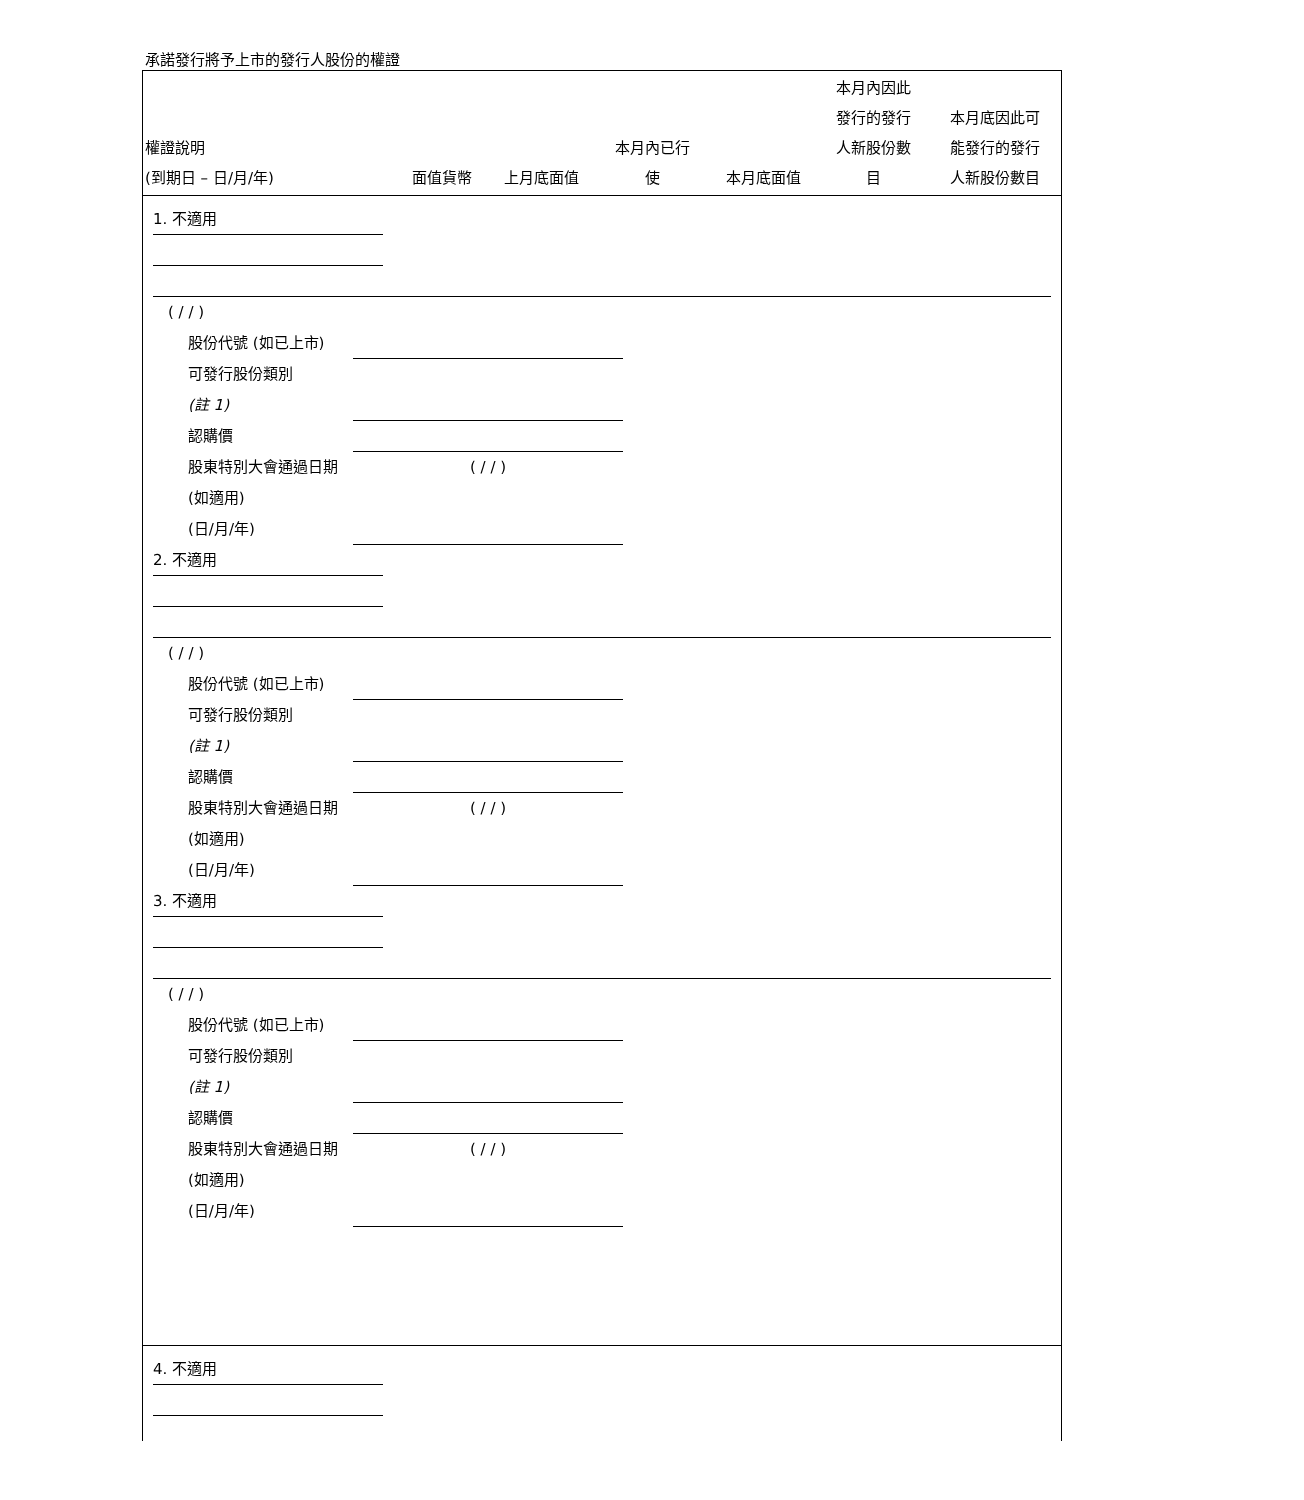承諾發行將予上市的發行人股份的權證
| 權證說明 (到期日 – 日/月/年) | 面值貨幣 | 上月底面值 | 本月內已行 使 | 本月底面值 | 本月內因此 發行的發行 人新股份數 目 | 本月底因此可 能發行的發行 人新股份數目 |
| --- | --- | --- | --- | --- | --- | --- |
1. 不適用
( / / )
股份代號 (如已上市)
可發行股份類別
(註 1)
認購價
股東特別大會通過日期 (如適用)
(日/月/年) ( / / )
2. 不適用
( / / )
股份代號 (如已上市)
可發行股份類別
(註 1)
認購價
股東特別大會通過日期 (如適用)
(日/月/年) ( / / )
3. 不適用
( / / )
股份代號 (如已上市)
可發行股份類別
(註 1)
認購價
股東特別大會通過日期 (如適用)
(日/月/年) ( / / )
4. 不適用